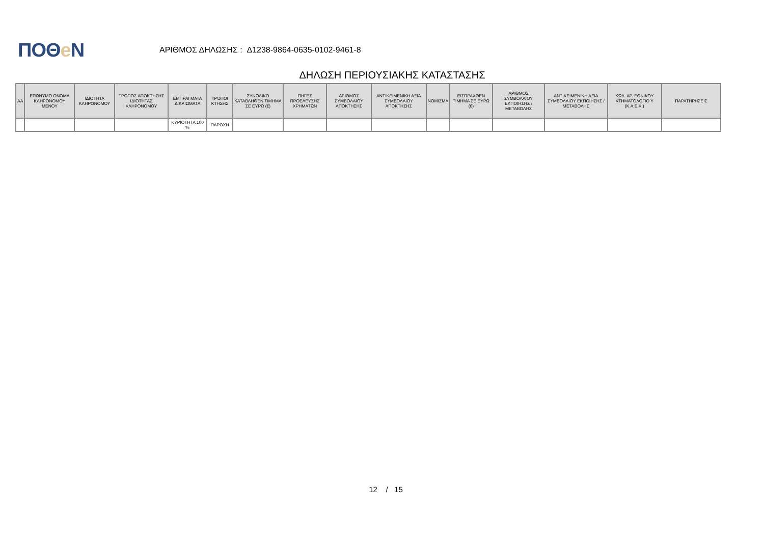ΠΟΘe Ν
ΑΡΙΘΜΟΣ ΔΗΛΩΣΗΣ : Δ1238-9864-0635-0102-9461-8
ΔΗΛΩΣΗ ΠΕΡΙΟΥΣΙΑΚΗΣ ΚΑΤΑΣΤΑΣΗΣ
| ΑΑ | ΕΠΩΝΥΜΟ ΟΝΟΜΑ ΚΛΗΡΟΝΟΜΟΥ ΜΕΝΟΥ | ΙΔΙΟΤΗΤΑ ΚΛΗΡΟΝΟΜΟΥ | ΤΡΟΠΟΣ ΑΠΟΚΤΗΣΗΣ ΙΔΙΟΤΗΤΑΣ ΚΛΗΡΟΝΟΜΟΥ | ΕΜΠΡΑΓΜΑΤΑ ΔΙΚΑΙΩΜΑΤΑ | ΤΡΟΠΟΙ ΚΤΗΣΗΣ | ΣΥΝΟΛΙΚΟ ΚΑΤΑΒΛΗΘΕΝ ΤΙΜΗΜΑ ΣΕ ΕΥΡΩ (€) | ΠΗΓΕΣ ΠΡΟΕΛΕΥΣΗΣ ΧΡΗΜΑΤΩΝ | ΑΡΙΘΜΟΣ ΣΥΜΒΟΛΑΙΟΥ ΑΠΟΚΤΗΣΗΣ | ΑΝΤΙΚΕΙΜΕΝΙΚΗ ΑΞΙΑ ΣΥΜΒΟΛΑΙΟΥ ΑΠΟΚΤΗΣΗΣ | ΝΟΜΙΣΜΑ | ΕΙΣΠΡΑΧΘΕΝ ΤΙΜΗΜΑ ΣΕ ΕΥΡΩ (€) | ΑΡΙΘΜΟΣ ΣΥΜΒΟΛΑΙΟΥ ΕΚΠΟΙΗΣΗΣ /ΜΕΤΑΒΟΛΗΣ | ΑΝΤΙΚΕΙΜΕΝΙΚΗ ΑΞΙΑ ΣΥΜΒΟΛΑΙΟΥ ΕΚΠΟΙΗΣΗΣ / ΜΕΤΑΒΟΛΗΣ | ΚΩΔ. ΑΡ. ΕΘΝΙΚΟΥ ΚΤΗΜΑΤΟΛΟΓΙΟ Υ (Κ.Α.Ε.Κ.) | ΠΑΡΑΤΗΡΗΣΕΙΣ |
| --- | --- | --- | --- | --- | --- | --- | --- | --- | --- | --- | --- | --- | --- | --- | --- |
| | | | | ΚΥΡΙΟΤΗΤΑ 100 % | ΠΑΡΟΧΗ | | | | | | | | | | |
12 / 15